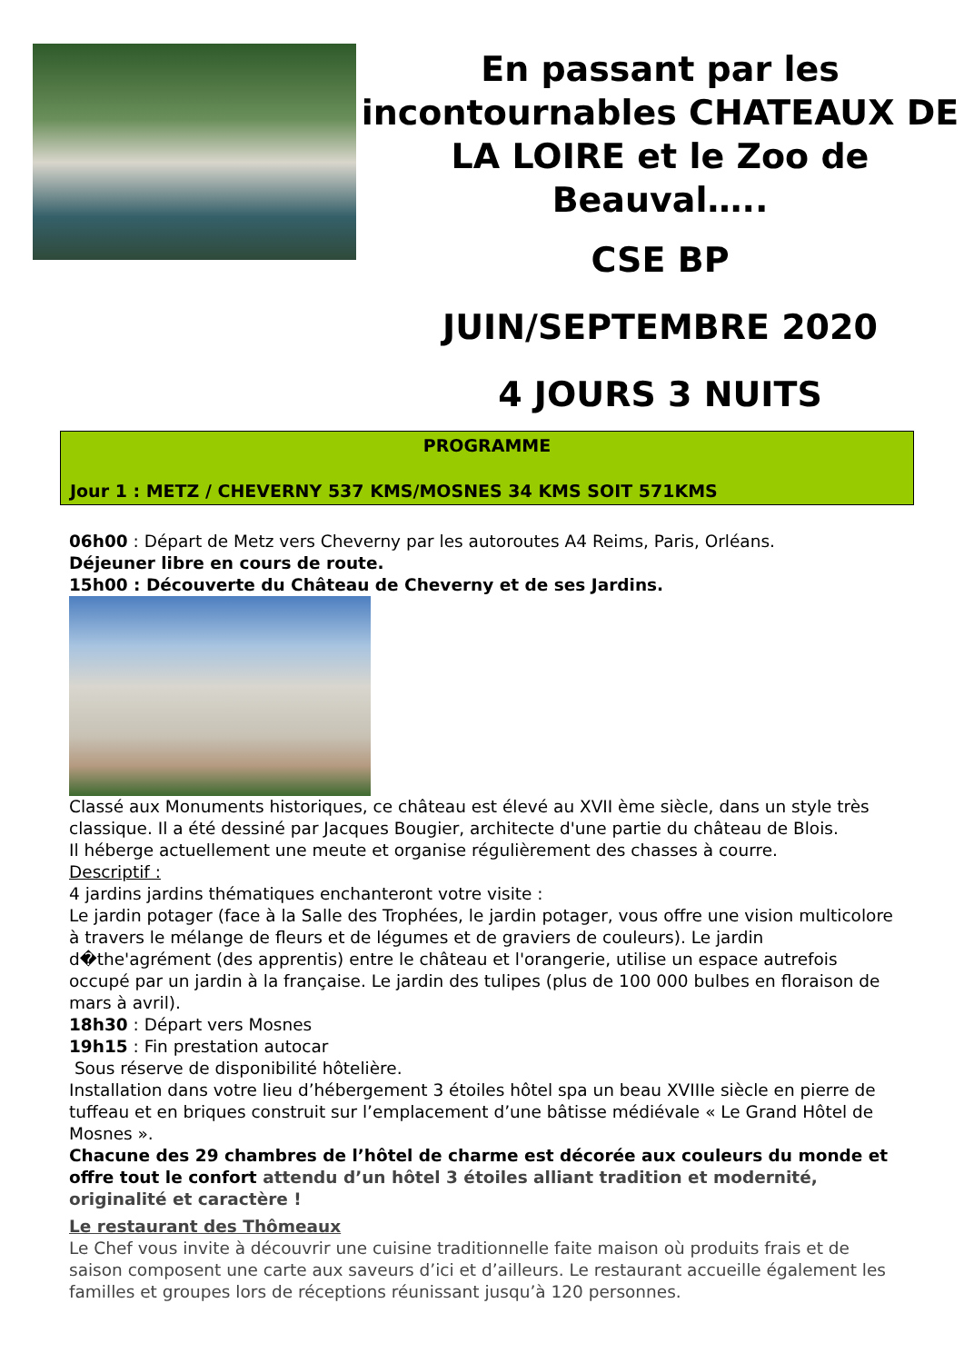En passant par les incontournables CHATEAUX DE LA LOIRE et le Zoo de Beauval…..
CSE BP
JUIN/SEPTEMBRE 2020
4 JOURS 3 NUITS
PROGRAMME
Jour 1 : METZ / CHEVERNY 537 KMS/MOSNES 34 KMS SOIT 571KMS
06h00 : Départ de Metz vers Cheverny par les autoroutes A4 Reims, Paris, Orléans.
Déjeuner libre en cours de route.
15h00 : Découverte du Château de Cheverny et de ses Jardins.
Classé aux Monuments historiques, ce château est élevé au XVII ème siècle, dans un style très classique. Il a été dessiné par Jacques Bougier, architecte d'une partie du château de Blois.
Il héberge actuellement une meute et organise régulièrement des chasses à courre.
Descriptif :
4 jardins jardins thématiques enchanteront votre visite :
Le jardin potager (face à la Salle des Trophées, le jardin potager, vous offre une vision multicolore à travers le mélange de fleurs et de légumes et de graviers de couleurs). Le jardin d�the'agrément (des apprentis) entre le château et l'orangerie, utilise un espace autrefois occupé par un jardin à la française. Le jardin des tulipes (plus de 100 000 bulbes en floraison de mars à avril).
18h30 : Départ vers Mosnes
19h15 : Fin prestation autocar
Sous réserve de disponibilité hôtelière.
Installation dans votre lieu d’hébergement 3 étoiles hôtel spa un beau XVIIIe siècle en pierre de tuffeau et en briques construit sur l’emplacement d’une bâtisse médiévale « Le Grand Hôtel de Mosnes ».
Chacune des 29 chambres de l’hôtel de charme est décorée aux couleurs du monde et offre tout le confort attendu d’un hôtel 3 étoiles alliant tradition et modernité, originalité et caractère !
Le restaurant des Thômeaux
Le Chef vous invite à découvrir une cuisine traditionnelle faite maison où produits frais et de saison composent une carte aux saveurs d’ici et d’ailleurs. Le restaurant accueille également les familles et groupes lors de réceptions réunissant jusqu’à 120 personnes.